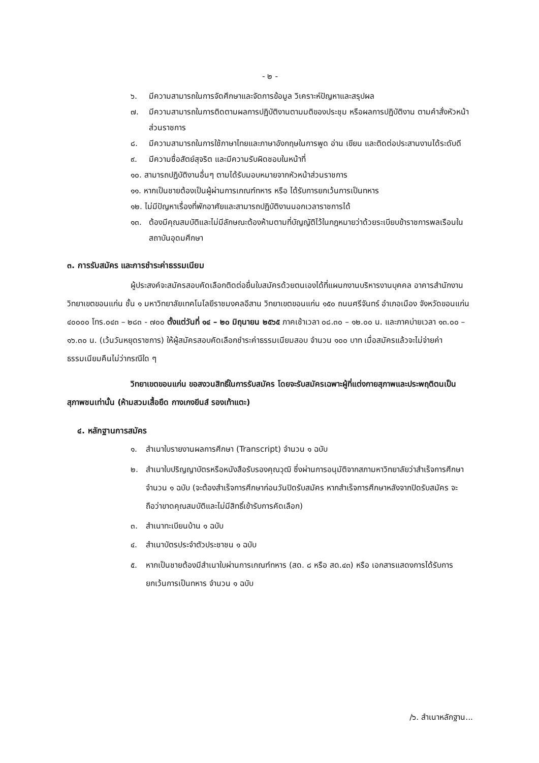- ๒ -
๖. มีความสามารถในการจัดศึกษาและจัดการข้อมูล วิเคราะห์ปัญหาและสรุปผล
๗. มีความสามารถในการติดตามผลการปฏิบัติงานตามมติของประชุม หรือผลการปฏิบัติงาน ตามคำสั่งหัวหน้าส่วนราชการ
๘. มีความสามารถในการใช้ภาษาไทยและภาษาอังกฤษในการพูด อ่าน เขียน และติดต่อประสานงานได้ระดับดี
๙. มีความซื่อสัตย์สุจริต และมีความรับผิดชอบในหน้าที่
๑๐. สามารถปฏิบัติงานอื่นๆ ตามได้รับมอบหมายจากหัวหน้าส่วนราชการ
๑๑. หากเป็นชายต้องเป็นผู้ผ่านการเกณฑ์ทหาร หรือ ได้รับการยกเว้นการเป็นทหาร
๑๒. ไม่มีปัญหาเรื่องที่พักอาศัยและสามารถปฏิบัติงานนอกเวลาราชการได้
๑๓. ต้องมีคุณสมบัติและไม่มีลักษณะต้องห้ามตามที่บัญญัติไว้ในกฎหมายว่าด้วยระเบียบข้าราชการพลเรือนในสถาบันอุดมศึกษา
๓. การรับสมัคร และการชำระค่าธรรมเนียม
ผู้ประสงค์จะสมัครสอบคัดเลือกติดต่อยื่นใบสมัครด้วยตนเองได้ที่แผนกงานบริหารงานบุคคล อาคารสำนักงานวิทยาเขตขอนแก่น ชั้น ๑ มหาวิทยาลัยเทคโนโลยีราชมงคลอีสาน วิทยาเขตขอนแก่น ๑๕๐ ถนนศรีจันทร์ อำเภอเมือง จังหวัดขอนแก่น ๔๐๐๐๐ โทร.๐๔๓ – ๒๘๓ - ๗๐๐ ตั้งแต่วันที่ ๑๔ – ๒๐ มิถุนายน ๒๕๖๕ ภาคเช้าเวลา ๐๘.๓๐ – ๑๒.๐๐ น. และภาคบ่ายเวลา ๑๓.๐๐ – ๑๖.๓๐ น. (เว้นวันหยุดราชการ) ให้ผู้สมัครสอบคัดเลือกชำระค่าธรรมเนียมสอบ จำนวน ๑๐๐ บาท เมื่อสมัครแล้วจะไม่จ่ายค่าธรรมเนียมคืนไม่ว่ากรณีใด ๆ
วิทยาเขตขอนแก่น ขอสงวนสิทธิ์ในการรับสมัคร โดยจะรับสมัครเฉพาะผู้ที่แต่งกายสุภาพและประพฤติตนเป็นสุภาพชนเท่านั้น (ห้ามสวมเสื้อยืด กางเกงยีนส์ รองเท้าแตะ)
๔. หลักฐานการสมัคร
๑. สำเนาใบรายงานผลการศึกษา (Transcript) จำนวน ๑ ฉบับ
๒. สำเนาใบปริญญาบัตรหรือหนังสือรับรองคุณวุฒิ ซึ่งผ่านการอนุมัติจากสภามหาวิทยาลัยว่าสำเร็จการศึกษา จำนวน ๑ ฉบับ (จะต้องสำเร็จการศึกษาก่อนวันปิดรับสมัคร หากสำเร็จการศึกษาหลังจากปิดรับสมัคร จะถือว่าขาดคุณสมบัติและไม่มีสิทธิ์เข้ารับการคัดเลือก)
๓. สำเนาทะเบียนบ้าน ๑ ฉบับ
๔. สำเนาบัตรประจำตัวประชาชน ๑ ฉบับ
๕. หากเป็นชายต้องมีสำเนาใบผ่านการเกณฑ์ทหาร (สด. ๘ หรือ สด.๔๓) หรือ เอกสารแสดงการได้รับการยกเว้นการเป็นทหาร จำนวน ๑ ฉบับ
/๖. สำเนาหลักฐาน...